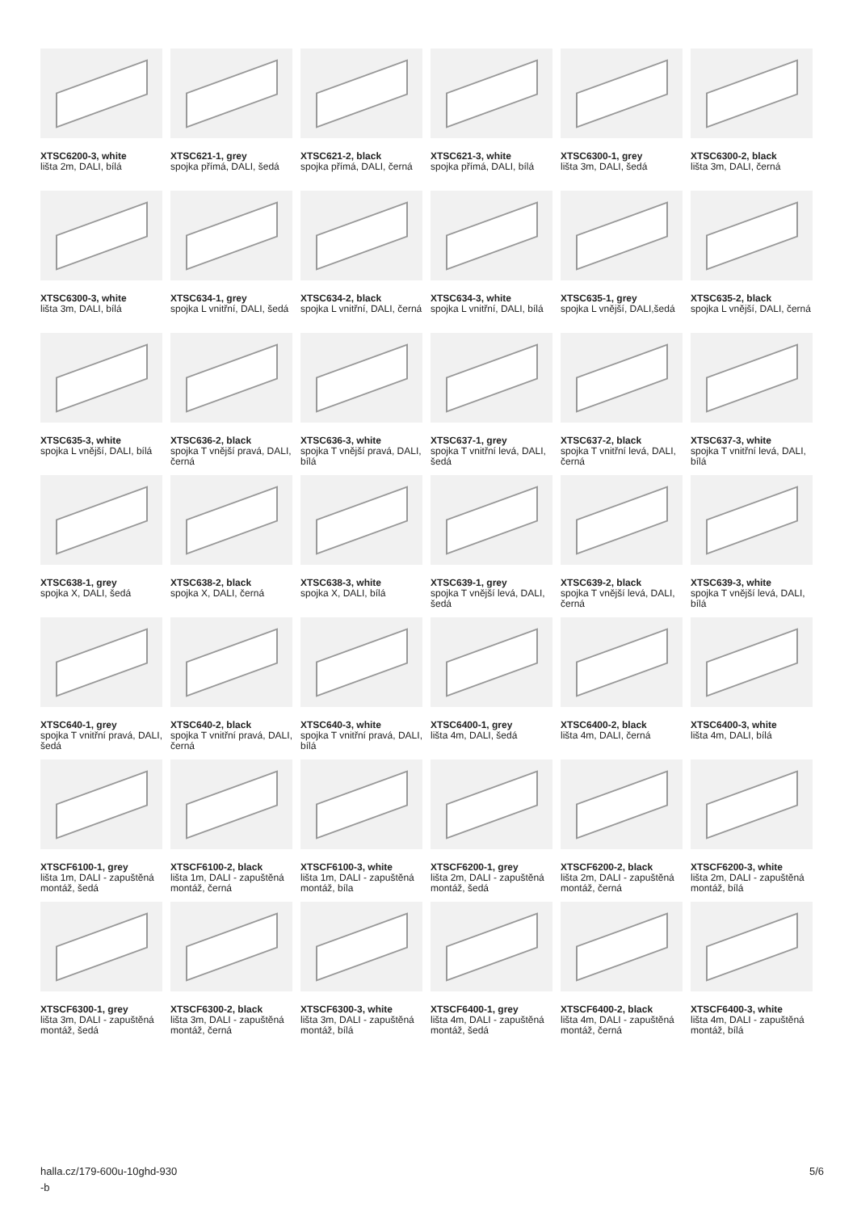XTSC6200-3, white
lišta 2m, DALI, bílá
XTSC621-1, grey
spojka přímá, DALI, šedá
XTSC621-2, black
spojka přímá, DALI, černá
XTSC621-3, white
spojka přímá, DALI, bílá
XTSC6300-1, grey
lišta 3m, DALI, šedá
XTSC6300-2, black
lišta 3m, DALI, černá
XTSC6300-3, white
lišta 3m, DALI, bílá
XTSC634-1, grey
spojka L vnitřní, DALI, šedá
XTSC634-2, black
spojka L vnitřní, DALI, černá
XTSC634-3, white
spojka L vnitřní, DALI, bílá
XTSC635-1, grey
spojka L vnější, DALI,šedá
XTSC635-2, black
spojka L vnější, DALI, černá
XTSC635-3, white
spojka L vnější, DALI, bílá
XTSC636-2, black
spojka T vnější pravá, DALI, černá
XTSC636-3, white
spojka T vnější pravá, DALI, bílá
XTSC637-1, grey
spojka T vnitřní levá, DALI, šedá
XTSC637-2, black
spojka T vnitřní levá, DALI, černá
XTSC637-3, white
spojka T vnitřní levá, DALI, bílá
XTSC638-1, grey
spojka X, DALI, šedá
XTSC638-2, black
spojka X, DALI, černá
XTSC638-3, white
spojka X, DALI, bílá
XTSC639-1, grey
spojka T vnější levá, DALI, šedá
XTSC639-2, black
spojka T vnější levá, DALI, černá
XTSC639-3, white
spojka T vnější levá, DALI, bílá
XTSC640-1, grey
spojka T vnitřní pravá, DALI, šedá
XTSC640-2, black
spojka T vnitřní pravá, DALI, černá
XTSC640-3, white
spojka T vnitřní pravá, DALI, bílá
XTSC6400-1, grey
lišta 4m, DALI, šedá
XTSC6400-2, black
lišta 4m, DALI, černá
XTSC6400-3, white
lišta 4m, DALI, bílá
XTSCF6100-1, grey
lišta 1m, DALI - zapuštěná montáž, šedá
XTSCF6100-2, black
lišta 1m, DALI - zapuštěná montáž, černá
XTSCF6100-3, white
lišta 1m, DALI - zapuštěná montáž, bíla
XTSCF6200-1, grey
lišta 2m, DALI - zapuštěná montáž, šedá
XTSCF6200-2, black
lišta 2m, DALI - zapuštěná montáž, černá
XTSCF6200-3, white
lišta 2m, DALI - zapuštěná montáž, bílá
XTSCF6300-1, grey
lišta 3m, DALI - zapuštěná montáž, šedá
XTSCF6300-2, black
lišta 3m, DALI - zapuštěná montáž, černá
XTSCF6300-3, white
lišta 3m, DALI - zapuštěná montáž, bílá
XTSCF6400-1, grey
lišta 4m, DALI - zapuštěná montáž, šedá
XTSCF6400-2, black
lišta 4m, DALI - zapuštěná montáž, černá
XTSCF6400-3, white
lišta 4m, DALI - zapuštěná montáž, bílá
halla.cz/179-600u-10ghd-930
-b
5/6